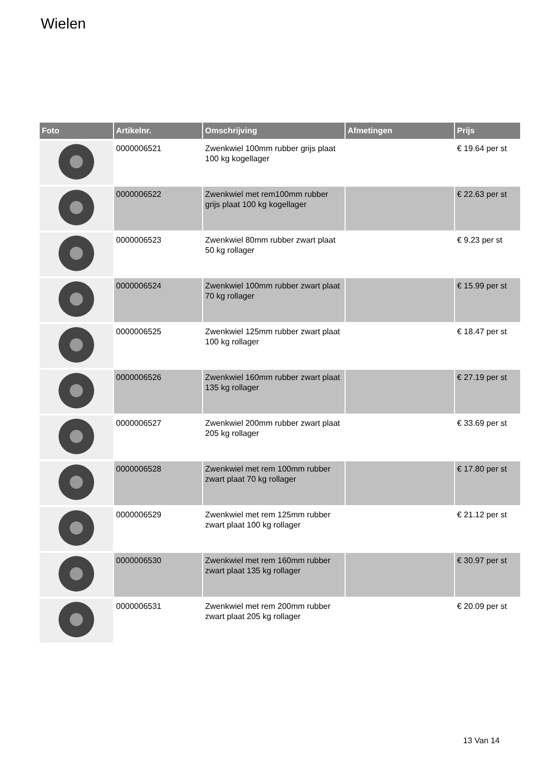Wielen
| Foto | Artikelnr. | Omschrijving | Afmetingen | Prijs |
| --- | --- | --- | --- | --- |
| | 0000006521 | Zwenkwiel 100mm rubber grijs plaat 100 kg kogellager | | € 19.64 per st |
| | 0000006522 | Zwenkwiel met rem100mm rubber grijs plaat 100 kg kogellager | | € 22.63 per st |
| | 0000006523 | Zwenkwiel 80mm rubber zwart plaat 50 kg rollager | | € 9.23 per st |
| | 0000006524 | Zwenkwiel 100mm rubber zwart plaat 70 kg rollager | | € 15.99 per st |
| | 0000006525 | Zwenkwiel 125mm rubber zwart plaat 100 kg rollager | | € 18.47 per st |
| | 0000006526 | Zwenkwiel 160mm rubber zwart plaat 135 kg rollager | | € 27.19 per st |
| | 0000006527 | Zwenkwiel 200mm rubber zwart plaat 205 kg rollager | | € 33.69 per st |
| | 0000006528 | Zwenkwiel met rem 100mm rubber zwart plaat 70 kg rollager | | € 17.80 per st |
| | 0000006529 | Zwenkwiel met rem 125mm rubber zwart plaat 100 kg rollager | | € 21.12 per st |
| | 0000006530 | Zwenkwiel met rem 160mm rubber zwart plaat 135 kg rollager | | € 30.97 per st |
| | 0000006531 | Zwenkwiel met rem 200mm rubber zwart plaat 205 kg rollager | | € 20.09 per st |
13 Van 14